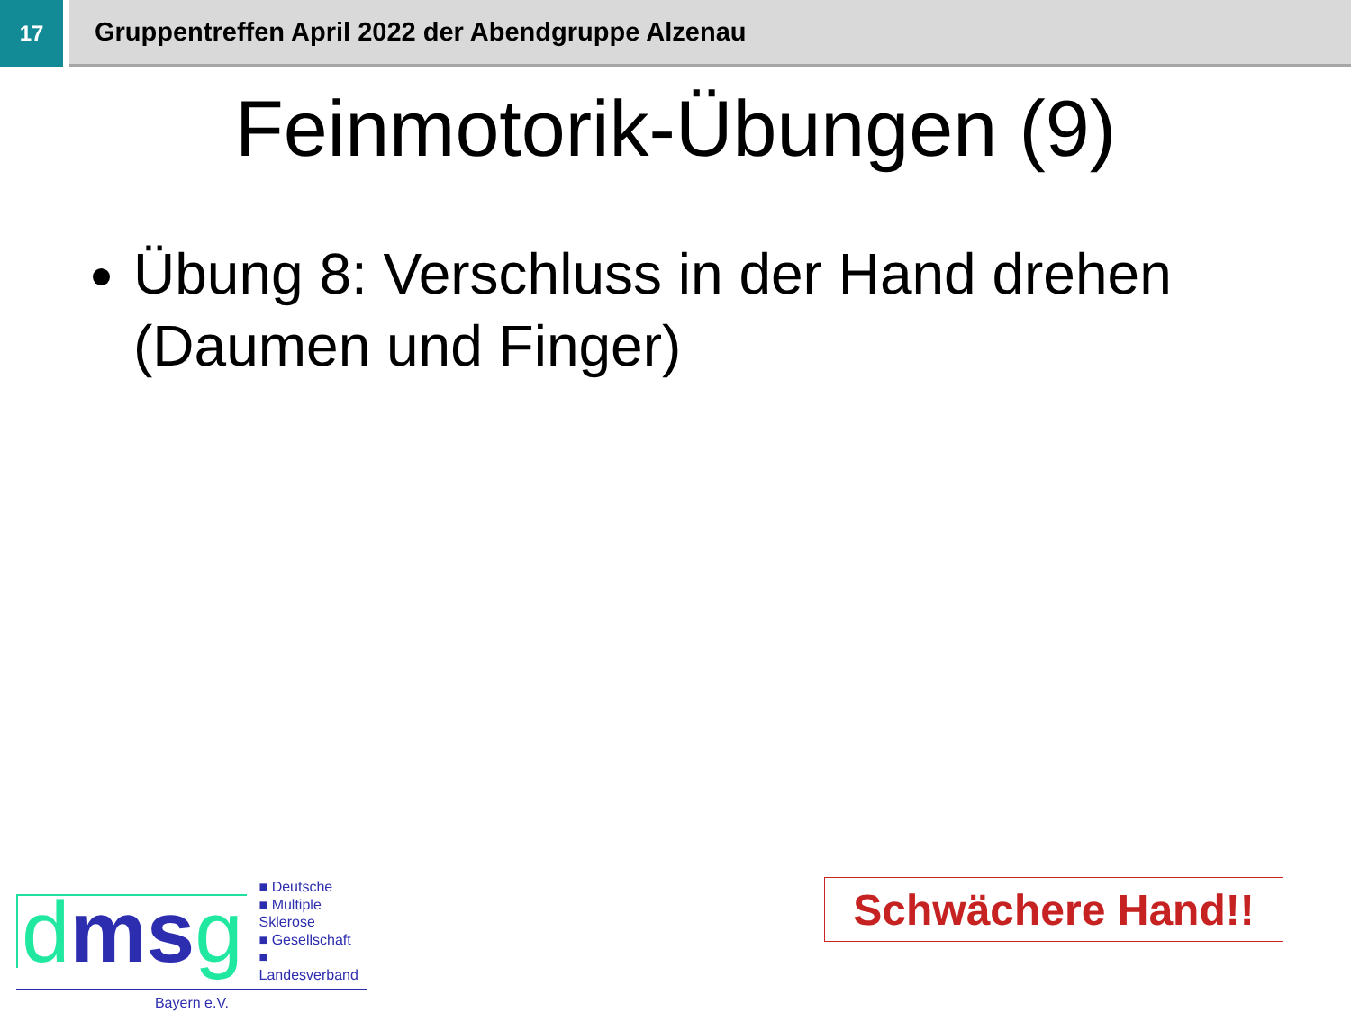17
Gruppentreffen April 2022 der Abendgruppe Alzenau
Feinmotorik-Übungen (9)
Übung 8: Verschluss in der Hand drehen (Daumen und Finger)
dmsg
■ Deutsche
■ Multiple Sklerose
■ Gesellschaft
■ Landesverband
Bayern e.V.
Schwächere Hand!!